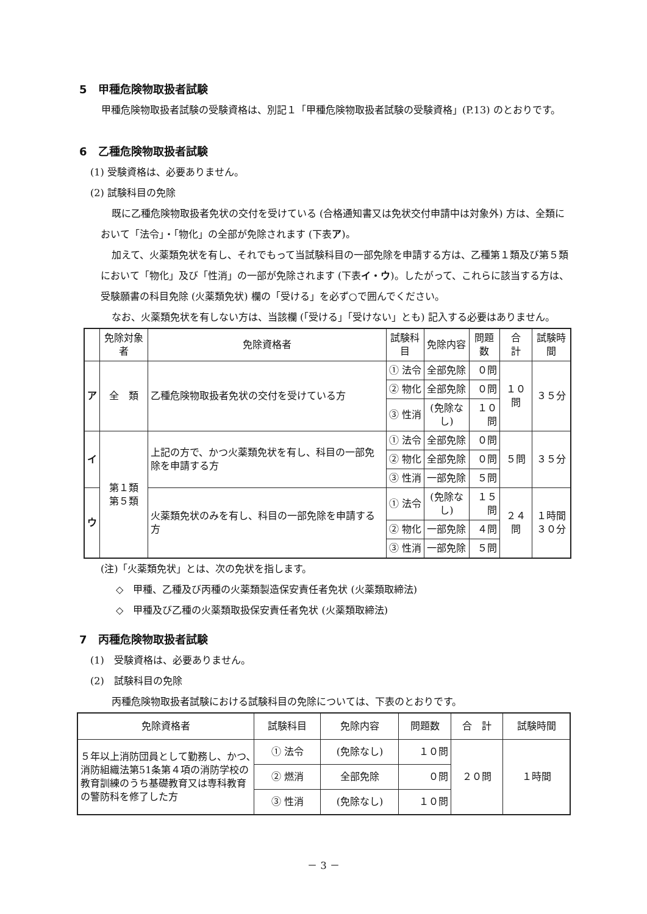5　甲種危険物取扱者試験
甲種危険物取扱者試験の受験資格は、別記１「甲種危険物取扱者試験の受験資格」(P.13) のとおりです。
6　乙種危険物取扱者試験
(1) 受験資格は、必要ありません。
(2) 試験科目の免除
既に乙種危険物取扱者免状の交付を受けている (合格通知書又は免状交付申請中は対象外) 方は、全類において「法令」・「物化」の全部が免除されます (下表ア)。
加えて、火薬類免状を有し、それでもって当試験科目の一部免除を申請する方は、乙種第１類及び第５類において「物化」及び「性消」の一部が免除されます (下表イ・ウ)。したがって、これらに該当する方は、受験願書の科目免除 (火薬類免状) 欄の「受ける」を必ず○で囲んでください。
なお、火薬類免状を有しない方は、当該欄 (「受ける」「受けない」とも) 記入する必要はありません。
| | 免除対象者 | 免除資格者 | 試験科目 | 免除内容 | 問題数 | 合 計 | 試験時間 |
| --- | --- | --- | --- | --- | --- | --- | --- |
| ア | 全 類 | 乙種危険物取扱者免状の交付を受けている方 | ① 法令 | 全部免除 | ０問 | １０問 | ３５分 |
| | | | ② 物化 | 全部免除 | ０問 | | |
| | | | ③ 性消 | (免除なし) | １０問 | | |
| イ | 第１類 第５類 | 上記の方で、かつ火薬類免状を有し、科目の一部免除を申請する方 | ① 法令 | 全部免除 | ０問 | ５問 | ３５分 |
| | | | ② 物化 | 全部免除 | ０問 | | |
| | | | ③ 性消 | 一部免除 | ５問 | | |
| ウ | | 火薬類免状のみを有し、科目の一部免除を申請する方 | ① 法令 | (免除なし) | １５問 | ２４問 | １時間 ３０分 |
| | | | ② 物化 | 一部免除 | ４問 | | |
| | | | ③ 性消 | 一部免除 | ５問 | | |
(注)「火薬類免状」とは、次の免状を指します。
◇　甲種、乙種及び丙種の火薬類製造保安責任者免状 (火薬類取締法)
◇　甲種及び乙種の火薬類取扱保安責任者免状 (火薬類取締法)
7　丙種危険物取扱者試験
(1)　受験資格は、必要ありません。
(2)　試験科目の免除
丙種危険物取扱者試験における試験科目の免除については、下表のとおりです。
| 免除資格者 | 試験科目 | 免除内容 | 問題数 | 合 計 | 試験時間 |
| --- | --- | --- | --- | --- | --- |
| ５年以上消防団員として勤務し、かつ､消防組織法第51条第４項の消防学校の教育訓練のうち基礎教育又は専科教育の警防科を修了した方 | ① 法令 | (免除なし) | １０問 | ２０問 | １時間 |
| | ② 燃消 | 全部免除 | ０問 | | |
| | ③ 性消 | (免除なし) | １０問 | | |
－ 3 －